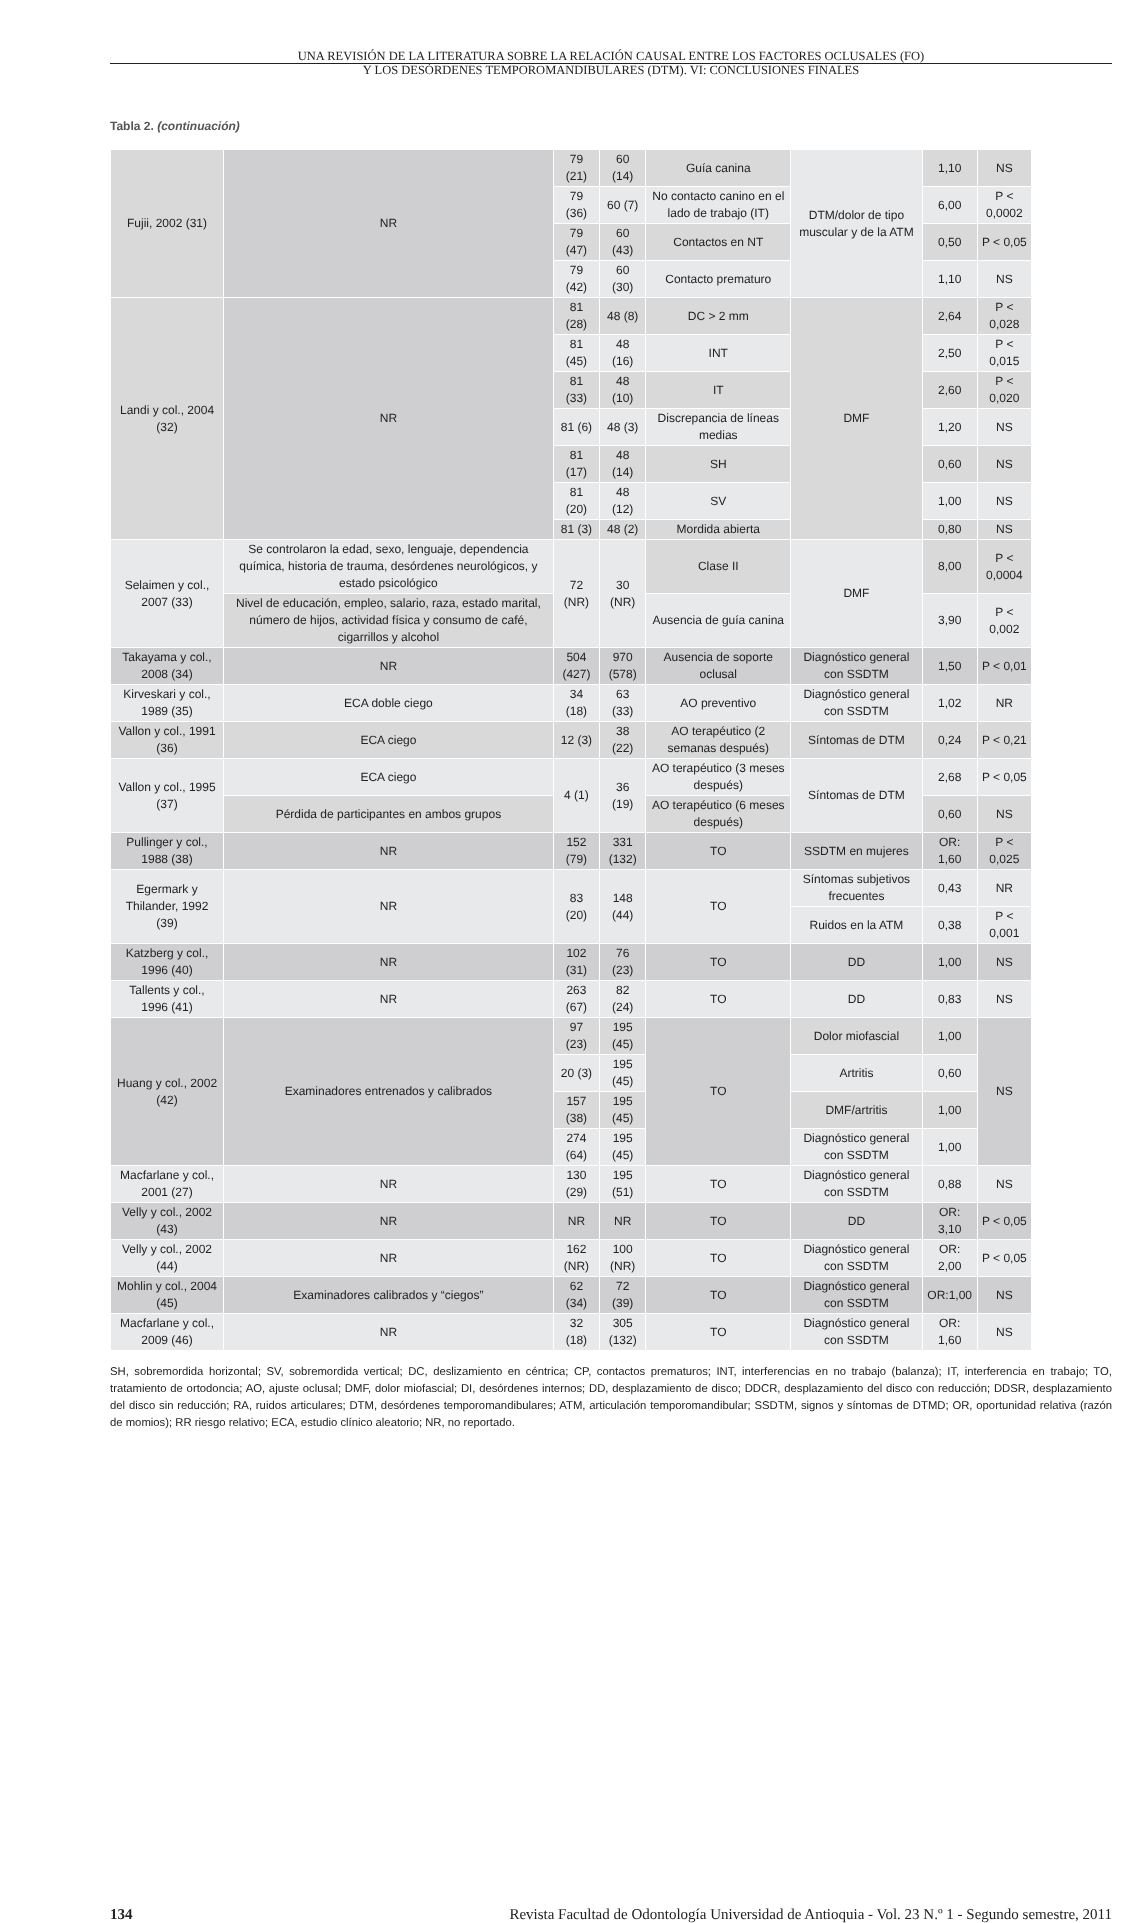UNA REVISIÓN DE LA LITERATURA SOBRE LA RELACIÓN CAUSAL ENTRE LOS FACTORES OCLUSALES (FO)
Y LOS DESÓRDENES TEMPOROMANDIBULARES (DTM). VI: CONCLUSIONES FINALES
Tabla 2. (continuación)
| Fujii, 2002 (31) | NR | 79 (21) | 60 (14) | Guía canina | DTM/dolor de tipo muscular y de la ATM | 1,10 | NS |
| | | 79 (36) | 60 (7) | No contacto canino en el lado de trabajo (IT) | | 6,00 | P < 0,0002 |
| | | 79 (47) | 60 (43) | Contactos en NT | | 0,50 | P < 0,05 |
| | | 79 (42) | 60 (30) | Contacto prematuro | | 1,10 | NS |
| Landi y col., 2004 (32) | NR | 81 (28) | 48 (8) | DC > 2 mm | DMF | 2,64 | P < 0,028 |
| | | 81 (45) | 48 (16) | INT | | 2,50 | P < 0,015 |
| | | 81 (33) | 48 (10) | IT | | 2,60 | P < 0,020 |
| | | 81 (6) | 48 (3) | Discrepancia de líneas medias | | 1,20 | NS |
| | | 81 (17) | 48 (14) | SH | | 0,60 | NS |
| | | 81 (20) | 48 (12) | SV | | 1,00 | NS |
| | | 81 (3) | 48 (2) | Mordida abierta | | 0,80 | NS |
| Selaimen y col., 2007 (33) | Se controlaron la edad, sexo, lenguaje, dependencia química, historia de trauma, desórdenes neurológicos, y estado psicológico | 72 (NR) | 30 (NR) | Clase II | DMF | 8,00 | P < 0,0004 |
| | Nivel de educación, empleo, salario, raza, estado marital, número de hijos, actividad física y consumo de café, cigarrillos y alcohol | | | Ausencia de guía canina | | 3,90 | P < 0,002 |
| Takayama y col., 2008 (34) | NR | 504 (427) | 970 (578) | Ausencia de soporte oclusal | Diagnóstico general con SSDTM | 1,50 | P < 0,01 |
| Kirveskari y col., 1989 (35) | ECA doble ciego | 34 (18) | 63 (33) | AO preventivo | Diagnóstico general con SSDTM | 1,02 | NR |
| Vallon y col., 1991 (36) | ECA ciego | 12 (3) | 38 (22) | AO terapéutico (2 semanas después) | Síntomas de DTM | 0,24 | P < 0,21 |
| Vallon y col., 1995 (37) | ECA ciego | 4 (1) | 36 (19) | AO terapéutico (3 meses después) | Síntomas de DTM | 2,68 | P < 0,05 |
| | Pérdida de participantes en ambos grupos | | | AO terapéutico (6 meses después) | | 0,60 | NS |
| Pullinger y col., 1988 (38) | NR | 152 (79) | 331 (132) | TO | SSDTM en mujeres | OR: 1,60 | P < 0,025 |
| Egermark y Thilander, 1992 (39) | NR | 83 (20) | 148 (44) | TO | Síntomas subjetivos frecuentes | 0,43 | NR |
| | | | | | Ruidos en la ATM | 0,38 | P < 0,001 |
| Katzberg y col., 1996 (40) | NR | 102 (31) | 76 (23) | TO | DD | 1,00 | NS |
| Tallents y col., 1996 (41) | NR | 263 (67) | 82 (24) | TO | DD | 0,83 | NS |
| Huang y col., 2002 (42) | Examinadores entrenados y calibrados | 97 (23) | 195 (45) | TO | Dolor miofascial | 1,00 | NS |
| | | 20 (3) | 195 (45) | | Artritis | 0,60 | |
| | | 157 (38) | 195 (45) | | DMF/artritis | 1,00 | |
| | | 274 (64) | 195 (45) | | Diagnóstico general con SSDTM | 1,00 | |
| Macfarlane y col., 2001 (27) | NR | 130 (29) | 195 (51) | TO | Diagnóstico general con SSDTM | 0,88 | NS |
| Velly y col., 2002 (43) | NR | NR | NR | TO | DD | OR: 3,10 | P < 0,05 |
| Velly y col., 2002 (44) | NR | 162 (NR) | 100 (NR) | TO | Diagnóstico general con SSDTM | OR: 2,00 | P < 0,05 |
| Mohlin y col., 2004 (45) | Examinadores calibrados y “ciegos” | 62 (34) | 72 (39) | TO | Diagnóstico general con SSDTM | OR:1,00 | NS |
| Macfarlane y col., 2009 (46) | NR | 32 (18) | 305 (132) | TO | Diagnóstico general con SSDTM | OR: 1,60 | NS |
SH, sobremordida horizontal; SV, sobremordida vertical; DC, deslizamiento en céntrica; CP, contactos prematuros; INT, interferencias en no trabajo (balanza); IT, interferencia en trabajo; TO, tratamiento de ortodoncia; AO, ajuste oclusal; DMF, dolor miofascial; DI, desórdenes internos; DD, desplazamiento de disco; DDCR, desplazamiento del disco con reducción; DDSR, desplazamiento del disco sin reducción; RA, ruidos articulares; DTM, desórdenes temporomandibulares; ATM, articulación temporomandibular; SSDTM, signos y síntomas de DTMD; OR, oportunidad relativa (razón de momios); RR riesgo relativo; ECA, estudio clínico aleatorio; NR, no reportado.
134 Revista Facultad de Odontología Universidad de Antioquia - Vol. 23 N.º 1 - Segundo semestre, 2011